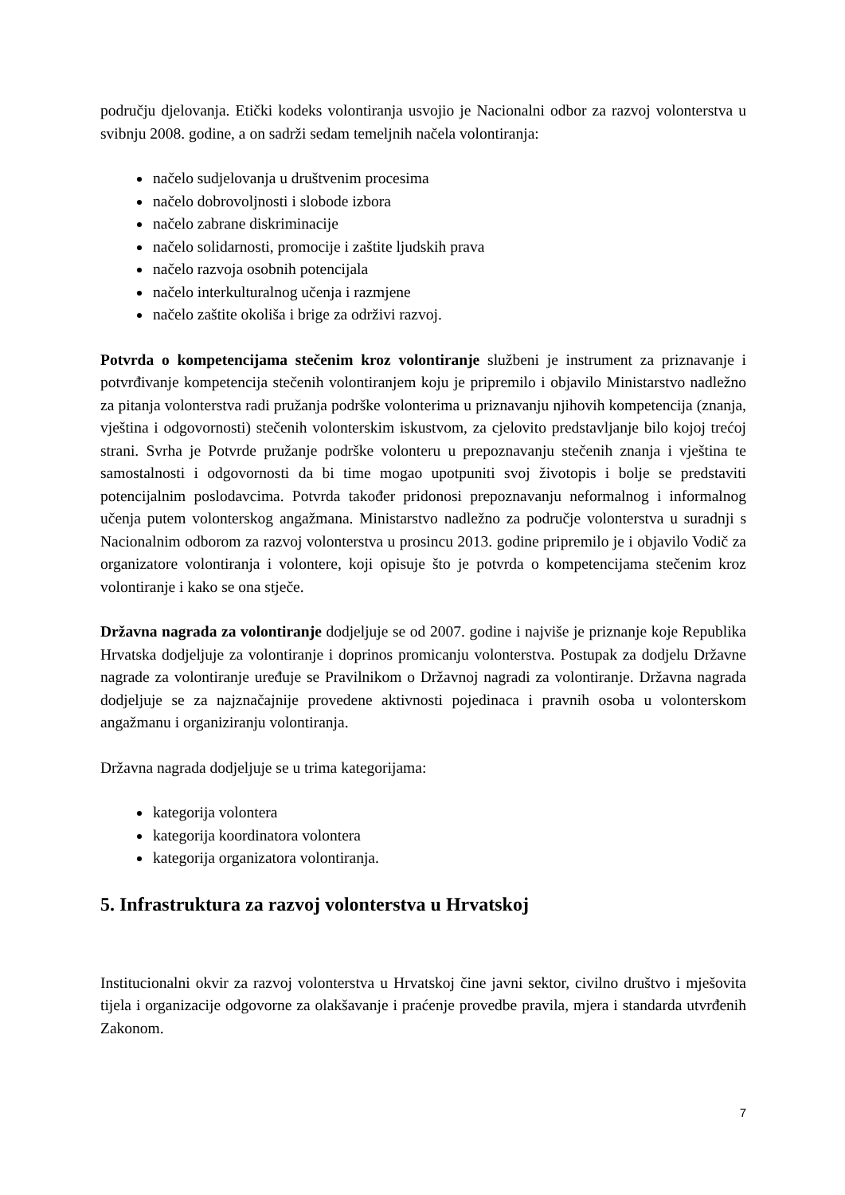području djelovanja. Etički kodeks volontiranja usvojio je Nacionalni odbor za razvoj volonterstva u svibnju 2008. godine, a on sadrži sedam temeljnih načela volontiranja:
načelo sudjelovanja u društvenim procesima
načelo dobrovoljnosti i slobode izbora
načelo zabrane diskriminacije
načelo solidarnosti, promocije i zaštite ljudskih prava
načelo razvoja osobnih potencijala
načelo interkulturalnog učenja i razmjene
načelo zaštite okoliša i brige za održivi razvoj.
Potvrda o kompetencijama stečenim kroz volontiranje službeni je instrument za priznavanje i potvrđivanje kompetencija stečenih volontiranjem koju je pripremilo i objavilo Ministarstvo nadležno za pitanja volonterstva radi pružanja podrške volonterima u priznavanju njihovih kompetencija (znanja, vještina i odgovornosti) stečenih volonterskim iskustvom, za cjelovito predstavljanje bilo kojoj trećoj strani. Svrha je Potvrde pružanje podrške volonteru u prepoznavanju stečenih znanja i vještina te samostalnosti i odgovornosti da bi time mogao upotpuniti svoj životopis i bolje se predstaviti potencijalnim poslodavcima. Potvrda također pridonosi prepoznavanju neformalnog i informalnog učenja putem volonterskog angažmana. Ministarstvo nadležno za područje volonterstva u suradnji s Nacionalnim odborom za razvoj volonterstva u prosincu 2013. godine pripremilo je i objavilo Vodič za organizatore volontiranja i volontere, koji opisuje što je potvrda o kompetencijama stečenim kroz volontiranje i kako se ona stječe.
Državna nagrada za volontiranje dodjeljuje se od 2007. godine i najviše je priznanje koje Republika Hrvatska dodjeljuje za volontiranje i doprinos promicanju volonterstva. Postupak za dodjelu Državne nagrade za volontiranje uređuje se Pravilnikom o Državnoj nagradi za volontiranje. Državna nagrada dodjeljuje se za najznačajnije provedene aktivnosti pojedinaca i pravnih osoba u volonterskom angažmanu i organiziranju volontiranja.
Državna nagrada dodjeljuje se u trima kategorijama:
kategorija volontera
kategorija koordinatora volontera
kategorija organizatora volontiranja.
5. Infrastruktura za razvoj volonterstva u Hrvatskoj
Institucionalni okvir za razvoj volonterstva u Hrvatskoj čine javni sektor, civilno društvo i mješovita tijela i organizacije odgovorne za olakšavanje i praćenje provedbe pravila, mjera i standarda utvrđenih Zakonom.
7